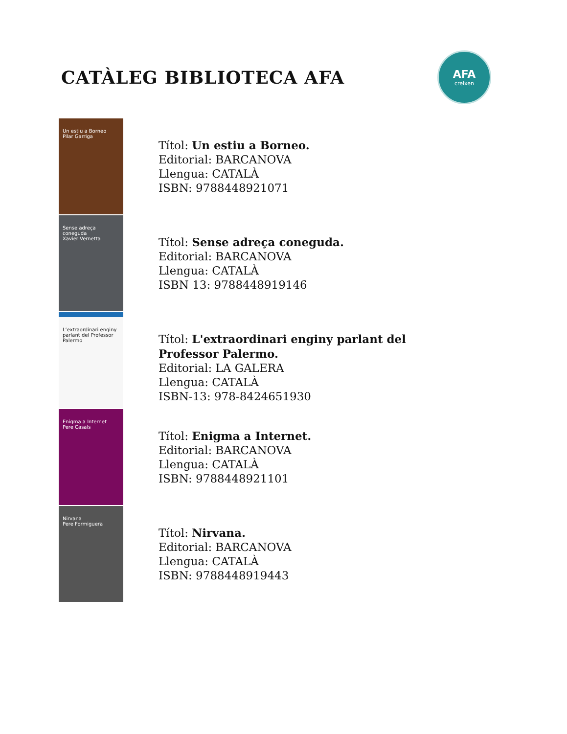CATÀLEG BIBLIOTECA AFA
AFA
creixen
Un estiu a Borneo
Pilar Garriga
Títol: Un estiu a Borneo.
Editorial: BARCANOVA
Llengua: CATALÀ
ISBN: 9788448921071
Sense adreça coneguda
Xavier Vernetta
Títol: Sense adreça coneguda.
Editorial: BARCANOVA
Llengua: CATALÀ
ISBN 13: 9788448919146
L’extraordinari enginy parlant del Professor Palermo
Títol: L'extraordinari enginy parlant del
Professor Palermo.
Editorial: LA GALERA
Llengua: CATALÀ
ISBN-13: 978-8424651930
Enigma a Internet
Pere Casals
Títol: Enigma a Internet.
Editorial: BARCANOVA
Llengua: CATALÀ
ISBN: 9788448921101
Nirvana
Pere Formiguera
Títol: Nirvana.
Editorial: BARCANOVA
Llengua: CATALÀ
ISBN: 9788448919443